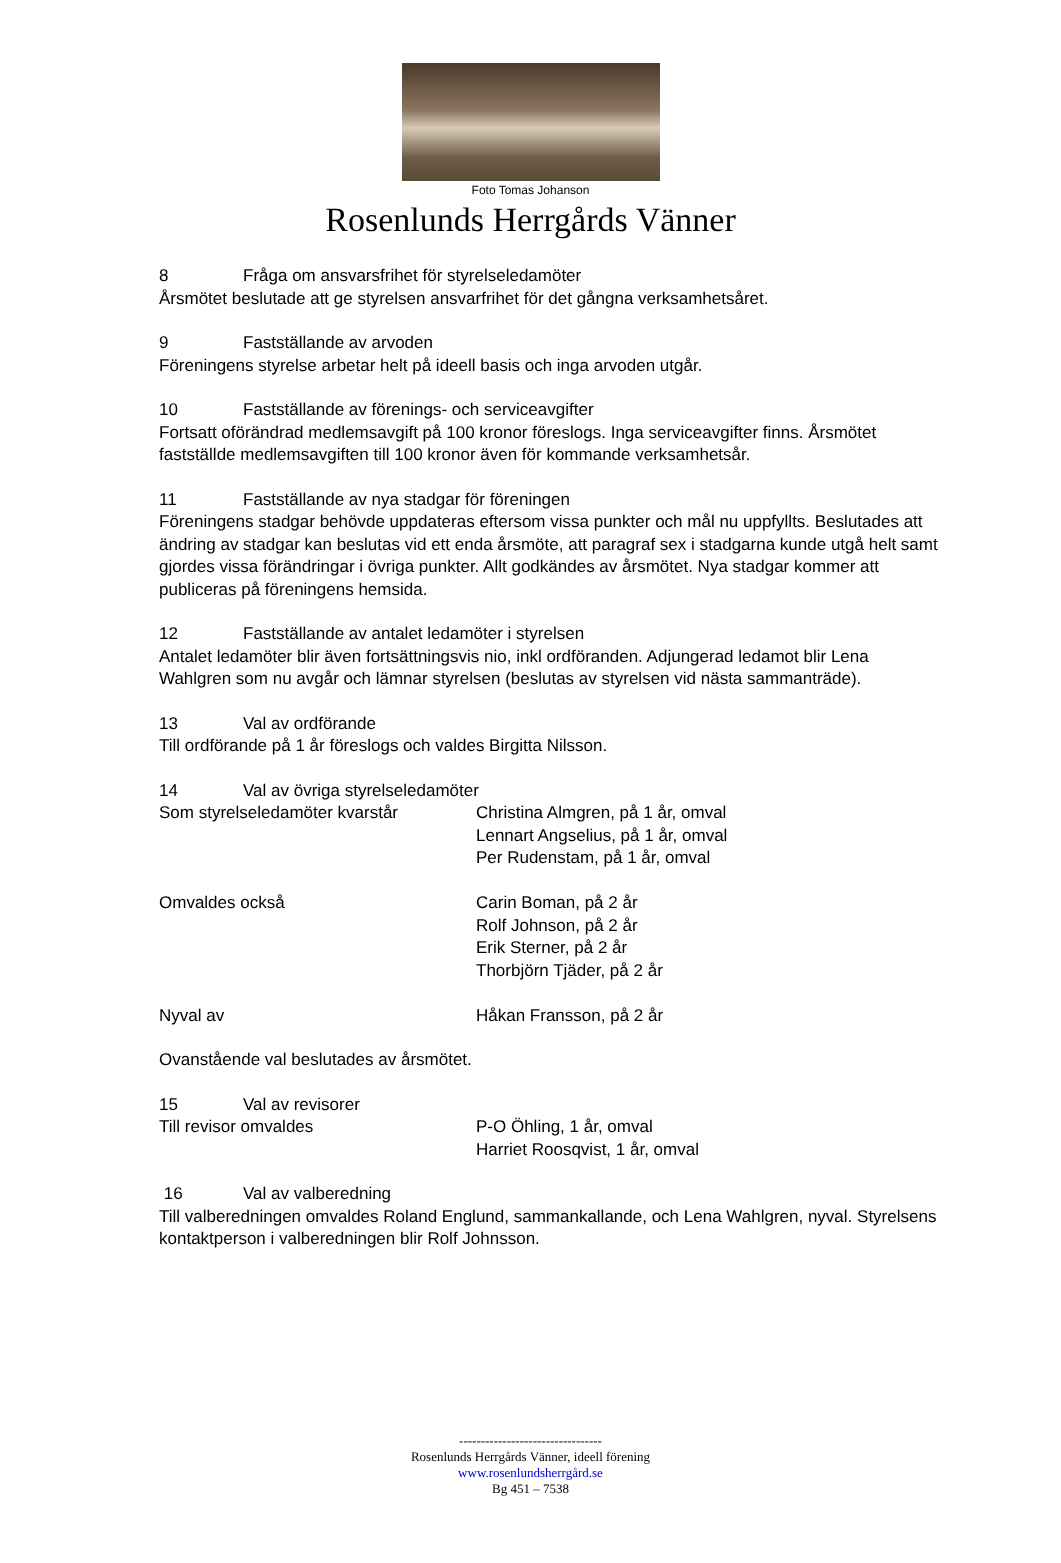Foto Tomas Johanson
Rosenlunds Herrgårds Vänner
8 Fråga om ansvarsfrihet för styrelseledamöter
Årsmötet beslutade att ge styrelsen ansvarfrihet för det gångna verksamhetsåret.
9 Fastställande av arvoden
Föreningens styrelse arbetar helt på ideell basis och inga arvoden utgår.
10 Fastställande av förenings- och serviceavgifter
Fortsatt oförändrad medlemsavgift på 100 kronor föreslogs. Inga serviceavgifter finns. Årsmötet fastställde medlemsavgiften till 100 kronor även för kommande verksamhetsår.
11 Fastställande av nya stadgar för föreningen
Föreningens stadgar behövde uppdateras eftersom vissa punkter och mål nu uppfyllts. Beslutades att ändring av stadgar kan beslutas vid ett enda årsmöte, att paragraf sex i stadgarna kunde utgå helt samt gjordes vissa förändringar i övriga punkter. Allt godkändes av årsmötet. Nya stadgar kommer att publiceras på föreningens hemsida.
12 Fastställande av antalet ledamöter i styrelsen
Antalet ledamöter blir även fortsättningsvis nio, inkl ordföranden. Adjungerad ledamot blir Lena Wahlgren som nu avgår och lämnar styrelsen (beslutas av styrelsen vid nästa sammanträde).
13 Val av ordförande
Till ordförande på 1 år föreslogs och valdes Birgitta Nilsson.
14 Val av övriga styrelseledamöter
Som styrelseledamöter kvarstår Christina Almgren, på 1 år, omval
Lennart Angselius, på 1 år, omval
Per Rudenstam, på 1 år, omval
Omvaldes också Carin Boman, på 2 år
Rolf Johnson, på 2 år
Erik Sterner, på 2 år
Thorbjörn Tjäder, på 2 år
Nyval av Håkan Fransson, på 2 år
Ovanstående val beslutades av årsmötet.
15 Val av revisorer
Till revisor omvaldes P-O Öhling, 1 år, omval
Harriet Roosqvist, 1 år, omval
16 Val av valberedning
Till valberedningen omvaldes Roland Englund, sammankallande, och Lena Wahlgren, nyval. Styrelsens kontaktperson i valberedningen blir Rolf Johnsson.
---------------------------------
Rosenlunds Herrgårds Vänner, ideell förening
www.rosenlundsherrgård.se
Bg 451 – 7538